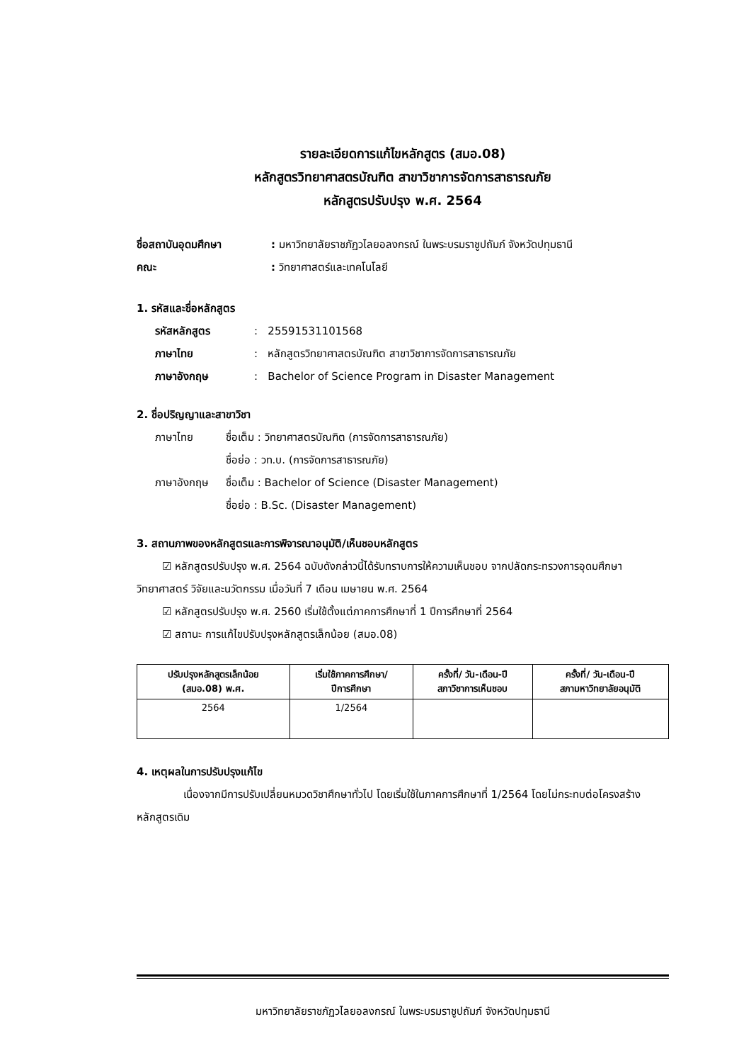รายละเอียดการแก้ไขหลักสูตร (สมอ.08)
หลักสูตรวิทยาศาสตรบัณฑิต สาขาวิชาการจัดการสาธารณภัย
หลักสูตรปรับปรุง พ.ศ. 2564
ชื่อสถาบันอุดมศึกษา: มหาวิทยาลัยราชภัฏวไลยอลงกรณ์ ในพระบรมราชูปถัมภ์ จังหวัดปทุมธานี
คณะ: วิทยาศาสตร์และเทคโนโลยี
1. รหัสและชื่อหลักสูตร
รหัสหลักสูตร: 25591531101568
ภาษาไทย: หลักสูตรวิทยาศาสตรบัณฑิต สาขาวิชาการจัดการสาธารณภัย
ภาษาอังกฤษ: Bachelor of Science Program in Disaster Management
2. ชื่อปริญญาและสาขาวิชา
ภาษาไทย ชื่อเต็ม : วิทยาศาสตรบัณฑิต (การจัดการสาธารณภัย)
ชื่อย่อ : วท.บ. (การจัดการสาธารณภัย)
ภาษาอังกฤษ ชื่อเต็ม : Bachelor of Science (Disaster Management)
ชื่อย่อ : B.Sc. (Disaster Management)
3. สถานภาพของหลักสูตรและการพิจารณาอนุมัติ/เห็นชอบหลักสูตร
☑ หลักสูตรปรับปรุง พ.ศ. 2564 ฉบับดังกล่าวนี้ได้รับทราบการให้ความเห็นชอบ จากปลัดกระทรวงการอุดมศึกษา วิทยาศาสตร์ วิจัยและนวัตกรรม เมื่อวันที่ 7 เดือน เมษายน พ.ศ. 2564
☑ หลักสูตรปรับปรุง พ.ศ. 2560 เริ่มใช้ตั้งแต่ภาคการศึกษาที่ 1 ปีการศึกษาที่ 2564
☑ สถานะ การแก้ไขปรับปรุงหลักสูตรเล็กน้อย (สมอ.08)
| ปรับปรุงหลักสูตรเล็กน้อย (สมอ.08) พ.ศ. | เริ่มใช้ภาคการศึกษา/ ปีการศึกษา | ครั้งที่/ วัน-เดือน-ปี สภาวิชาการเห็นชอบ | ครั้งที่/ วัน-เดือน-ปี สภามหาวิทยาลัยอนุมัติ |
| --- | --- | --- | --- |
| 2564 | 1/2564 | | |
4. เหตุผลในการปรับปรุงแก้ไข
เนื่องจากมีการปรับเปลี่ยนหมวดวิชาศึกษาทั่วไป โดยเริ่มใช้ในภาคการศึกษาที่ 1/2564 โดยไม่กระทบต่อโครงสร้างหลักสูตรเดิม
มหาวิทยาลัยราชภัฏวไลยอลงกรณ์ ในพระบรมราชูปถัมภ์ จังหวัดปทุมธานี